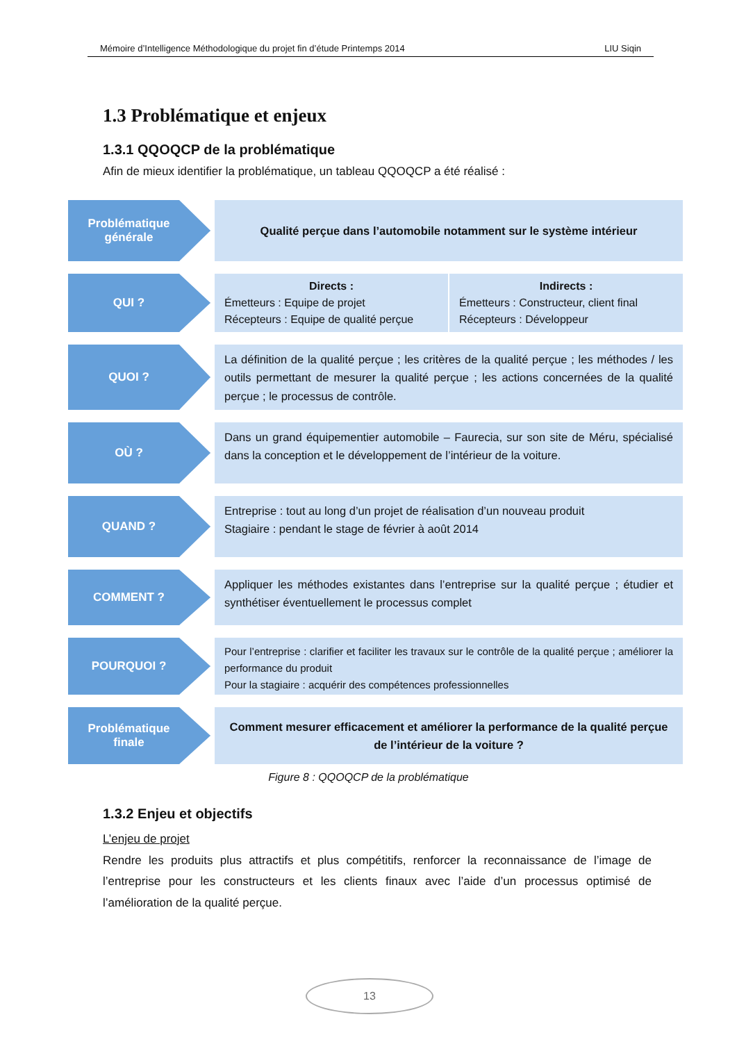Mémoire d’Intelligence Méthodologique du projet fin d’étude Printemps 2014 LIU Siqin
1.3 Problématique et enjeux
1.3.1 QQOQCP de la problématique
Afin de mieux identifier la problématique, un tableau QQOQCP a été réalisé :
Problématique
générale
Qualité perçue dans l’automobile notamment sur le système intérieur
QUI ?
Directs :
Émetteurs : Equipe de projet
Récepteurs : Equipe de qualité perçue
Indirects :
Émetteurs : Constructeur, client final
Récepteurs : Développeur
QUOI ?
La définition de la qualité perçue ; les critères de la qualité perçue ; les méthodes / les outils permettant de mesurer la qualité perçue ; les actions concernées de la qualité perçue ; le processus de contrôle.
OÙ ?
Dans un grand équipementier automobile – Faurecia, sur son site de Méru, spécialisé dans la conception et le développement de l’intérieur de la voiture.
QUAND ?
Entreprise : tout au long d’un projet de réalisation d’un nouveau produit
Stagiaire : pendant le stage de février à août 2014
COMMENT ?
Appliquer les méthodes existantes dans l’entreprise sur la qualité perçue ; étudier et synthétiser éventuellement le processus complet
POURQUOI ?
Pour l’entreprise : clarifier et faciliter les travaux sur le contrôle de la qualité perçue ; améliorer la performance du produit
Pour la stagiaire : acquérir des compétences professionnelles
Problématique
finale
Comment mesurer efficacement et améliorer la performance de la qualité perçue de l’intérieur de la voiture ?
Figure 8 : QQOQCP de la problématique
1.3.2 Enjeu et objectifs
L’enjeu de projet
Rendre les produits plus attractifs et plus compétitifs, renforcer la reconnaissance de l’image de l’entreprise pour les constructeurs et les clients finaux avec l’aide d’un processus optimisé de l’amélioration de la qualité perçue.
13